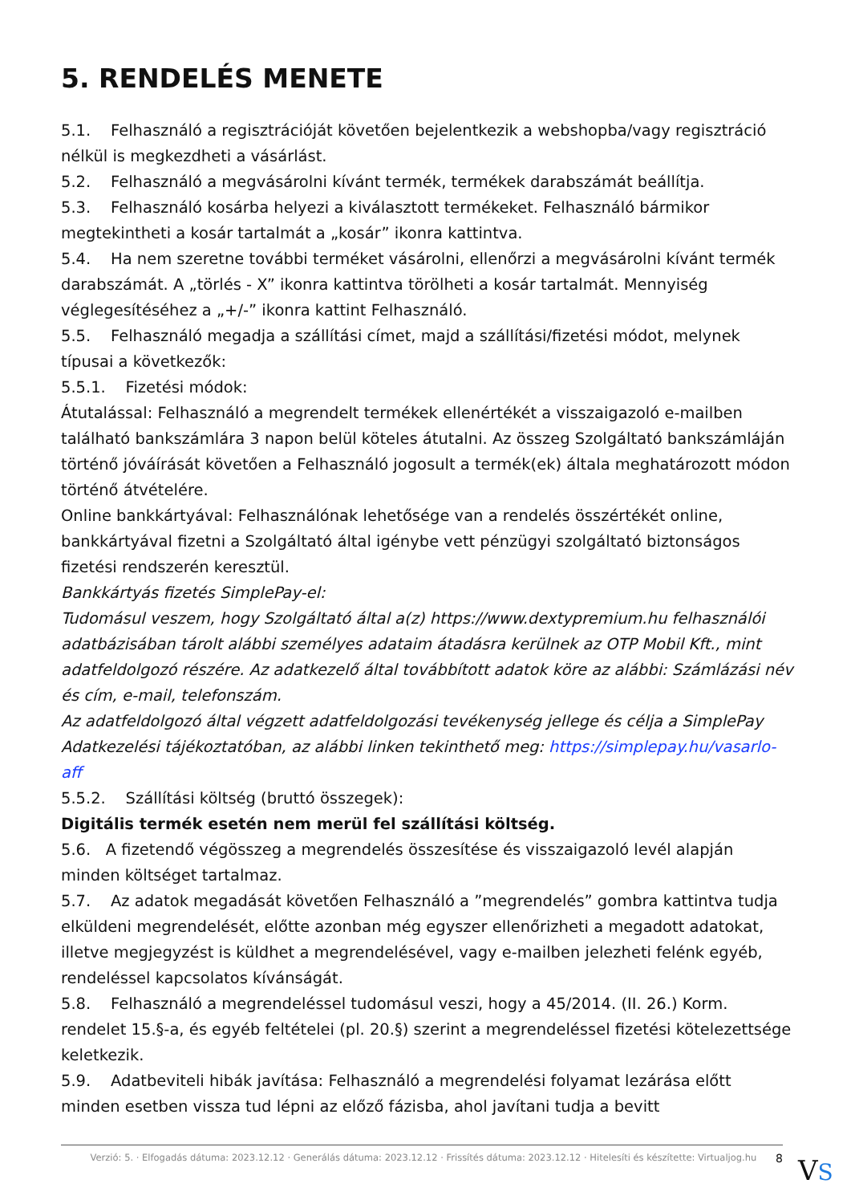5. RENDELÉS MENETE
5.1. Felhasználó a regisztrációját követően bejelentkezik a webshopba/vagy regisztráció nélkül is megkezdheti a vásárlást.
5.2. Felhasználó a megvásárolni kívánt termék, termékek darabszámát beállítja.
5.3. Felhasználó kosárba helyezi a kiválasztott termékeket. Felhasználó bármikor megtekintheti a kosár tartalmát a „kosár” ikonra kattintva.
5.4. Ha nem szeretne további terméket vásárolni, ellenőrzi a megvásárolni kívánt termék darabszámát. A „törlés - X” ikonra kattintva törölheti a kosár tartalmát. Mennyiség véglegesítéséhez a „+/-” ikonra kattint Felhasználó.
5.5. Felhasználó megadja a szállítási címet, majd a szállítási/fizetési módot, melynek típusai a következők:
5.5.1. Fizetési módok:
Átutalással: Felhasználó a megrendelt termékek ellenértékét a visszaigazoló e-mailben található bankszámlára 3 napon belül köteles átutalni. Az összeg Szolgáltató bankszámláján történő jóváírását követően a Felhasználó jogosult a termék(ek) általa meghatározott módon történő átvételére.
Online bankkártyával: Felhasználónak lehetősége van a rendelés összértékét online, bankkártyával fizetni a Szolgáltató által igénybe vett pénzügyi szolgáltató biztonságos fizetési rendszerén keresztül.
Bankkártyás fizetés SimplePay-el:
Tudomásul veszem, hogy Szolgáltató által a(z) https://www.dextypremium.hu felhasználói adatbázisában tárolt alábbi személyes adataim átadásra kerülnek az OTP Mobil Kft., mint adatfeldolgozó részére. Az adatkezelő által továbbított adatok köre az alábbi: Számlázási név és cím, e-mail, telefonszám.
Az adatfeldolgozó által végzett adatfeldolgozási tevékenység jellege és célja a SimplePay Adatkezelési tájékoztatóban, az alábbi linken tekinthető meg: https://simplepay.hu/vasarlo-aff
5.5.2. Szállítási költség (bruttó összegek):
Digitális termék esetén nem merül fel szállítási költség.
5.6. A fizetendő végösszeg a megrendelés összesítése és visszaigazoló levél alapján minden költséget tartalmaz.
5.7. Az adatok megadását követően Felhasználó a ”megrendelés” gombra kattintva tudja elküldeni megrendelését, előtte azonban még egyszer ellenőrizheti a megadott adatokat, illetve megjegyzést is küldhet a megrendelésével, vagy e-mailben jelezheti felénk egyéb, rendeléssel kapcsolatos kívánságát.
5.8. Felhasználó a megrendeléssel tudomásul veszi, hogy a 45/2014. (II. 26.) Korm. rendelet 15.§-a, és egyéb feltételei (pl. 20.§) szerint a megrendeléssel fizetési kötelezettsége keletkezik.
5.9. Adatbeviteli hibák javítása: Felhasználó a megrendelési folyamat lezárása előtt minden esetben vissza tud lépni az előző fázisba, ahol javítani tudja a bevitt
Verzió: 5. · Elfogadás dátuma: 2023.12.12 · Generálás dátuma: 2023.12.12 · Frissítés dátuma: 2023.12.12 · Hitelesíti és készítette: Virtualjog.hu 8
VS